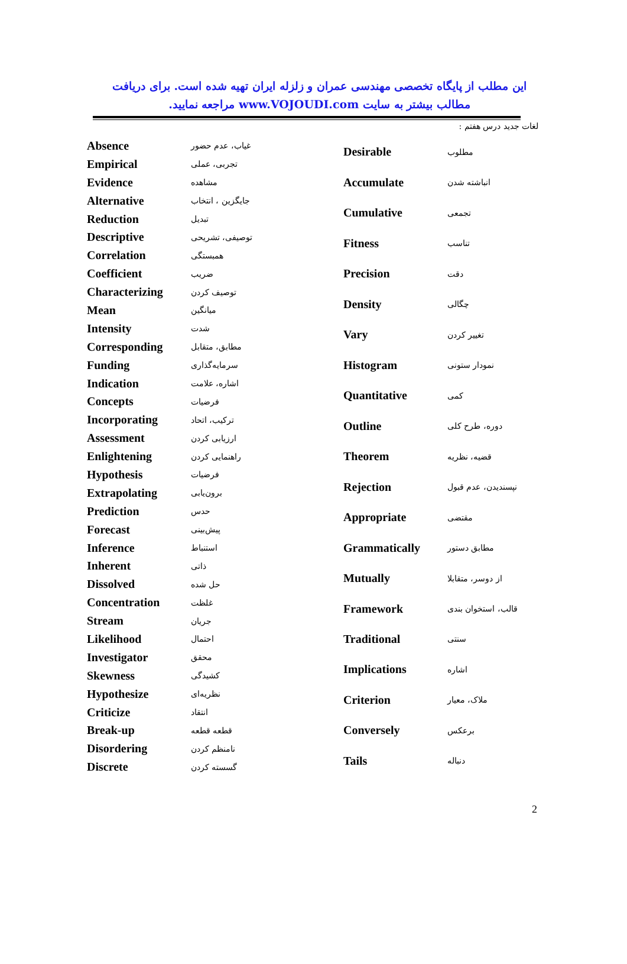این مطلب از پایگاه تخصصی مهندسی عمران و زلزله ایران تهیه شده است. برای دریافت مطالب بیشتر به سایت www.VOJOUDI.com مراجعه نمایید.
لغات جدید درس هفتم :
| Absence | غیاب، عدم حضور |
| Empirical | تجربی، عملی |
| Evidence | مشاهده |
| Alternative | جایگزین ، انتخاب |
| Reduction | تبدیل |
| Descriptive | توصیفی، تشریحی |
| Correlation | همبستگی |
| Coefficient | ضریب |
| Characterizing | توصیف کردن |
| Mean | میانگین |
| Intensity | شدت |
| Corresponding | مطابق، متقابل |
| Funding | سرمایه‌گذاری |
| Indication | اشاره، علامت |
| Concepts | فرضیات |
| Incorporating | ترکیب، اتحاد |
| Assessment | ارزیابی کردن |
| Enlightening | راهنمایی کردن |
| Hypothesis | فرضیات |
| Extrapolating | برون‌یابی |
| Prediction | حدس |
| Forecast | پیش‌بینی |
| Inference | استنباط |
| Inherent | ذاتی |
| Dissolved | حل شده |
| Concentration | غلظت |
| Stream | جریان |
| Likelihood | احتمال |
| Investigator | محقق |
| Skewness | کشیدگی |
| Hypothesize | نظریه‌ای |
| Criticize | انتقاد |
| Break-up | قطعه قطعه |
| Disordering | نامنظم کردن |
| Discrete | گسسته کردن |
| Desirable | مطلوب |
| Accumulate | انباشته شدن |
| Cumulative | تجمعی |
| Fitness | تناسب |
| Precision | دقت |
| Density | چگالی |
| Vary | تغییر کردن |
| Histogram | نمودار ستونی |
| Quantitative | کمی |
| Outline | دوره، طرح کلی |
| Theorem | قضیه، نظریه |
| Rejection | نپسندیدن، عدم قبول |
| Appropriate | مقتضی |
| Grammatically | مطابق دستور |
| Mutually | از دوسر، متقابلا |
| Framework | قالب، استخوان بندی |
| Traditional | سنتی |
| Implications | اشاره |
| Criterion | ملاک، معیار |
| Conversely | برعکس |
| Tails | دنباله |
2